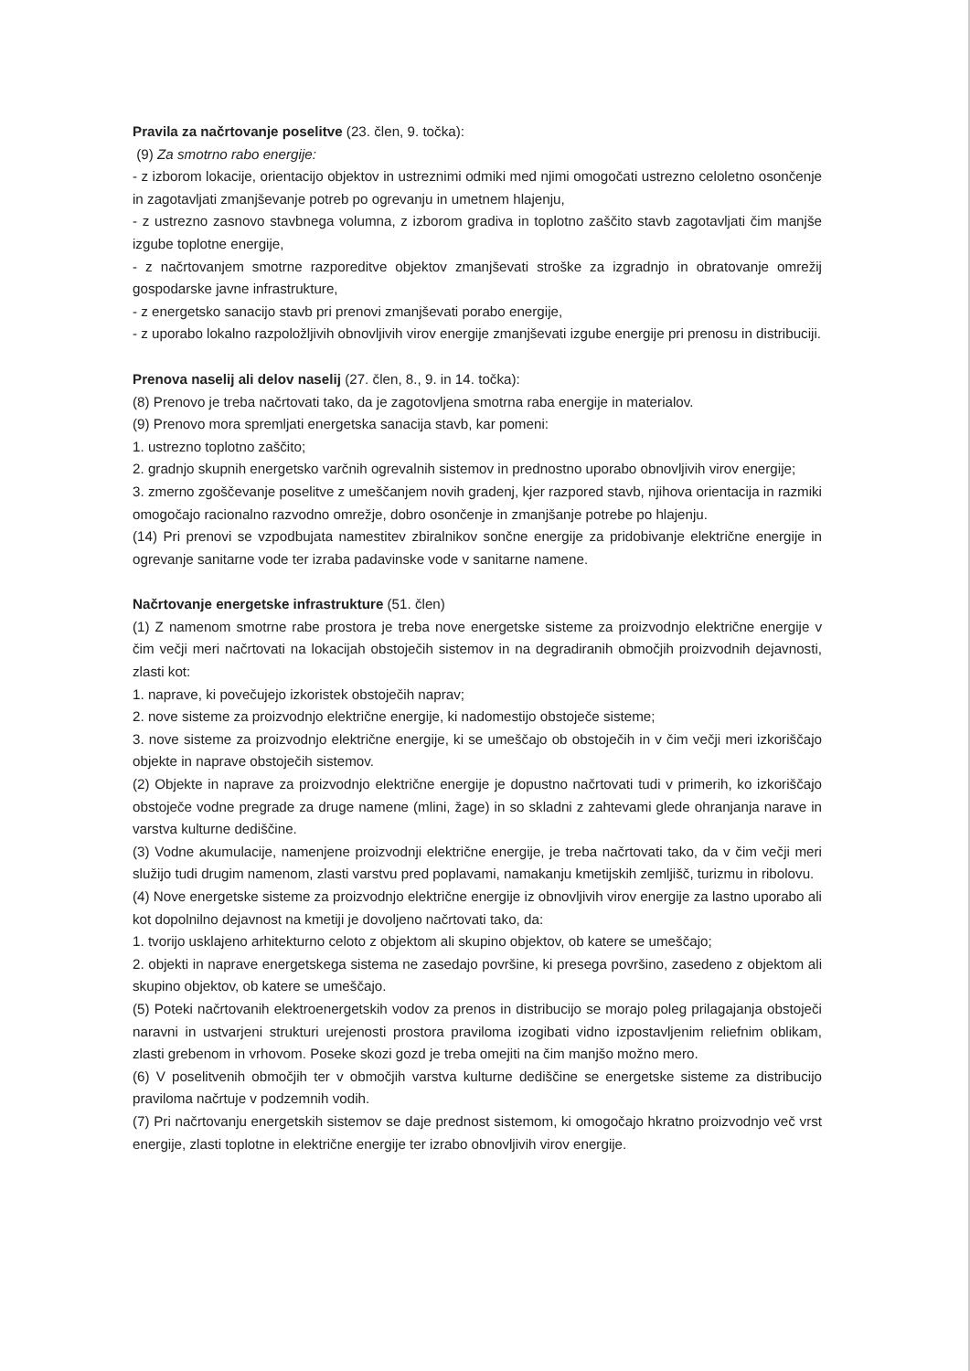Pravila za načrtovanje poselitve (23. člen, 9. točka):
(9) Za smotrno rabo energije:
- z izborom lokacije, orientacijo objektov in ustreznimi odmiki med njimi omogočati ustrezno celoletno osončenje in zagotavljati zmanjševanje potreb po ogrevanju in umetnem hlajenju,
- z ustrezno zasnovo stavbnega volumna, z izborom gradiva in toplotno zaščito stavb zagotavljati čim manjše izgube toplotne energije,
- z načrtovanjem smotrne razporeditve objektov zmanjševati stroške za izgradnjo in obratovanje omrežij gospodarske javne infrastrukture,
- z energetsko sanacijo stavb pri prenovi zmanjševati porabo energije,
- z uporabo lokalno razpoložljivih obnovljivih virov energije zmanjševati izgube energije pri prenosu in distribuciji.
Prenova naselij ali delov naselij (27. člen, 8., 9. in 14. točka):
(8) Prenovo je treba načrtovati tako, da je zagotovljena smotrna raba energije in materialov.
(9) Prenovo mora spremljati energetska sanacija stavb, kar pomeni:
1. ustrezno toplotno zaščito;
2. gradnjo skupnih energetsko varčnih ogrevalnih sistemov in prednostno uporabo obnovljivih virov energije;
3. zmerno zgoščevanje poselitve z umeščanjem novih gradenj, kjer razpored stavb, njihova orientacija in razmiki omogočajo racionalno razvodno omrežje, dobro osončenje in zmanjšanje potrebe po hlajenju.
(14) Pri prenovi se vzpodbujata namestitev zbiralnikov sončne energije za pridobivanje električne energije in ogrevanje sanitarne vode ter izraba padavinske vode v sanitarne namene.
Načrtovanje energetske infrastrukture (51. člen)
(1) Z namenom smotrne rabe prostora je treba nove energetske sisteme za proizvodnjo električne energije v čim večji meri načrtovati na lokacijah obstoječih sistemov in na degradiranih območjih proizvodnih dejavnosti, zlasti kot:
1. naprave, ki povečujejo izkoristek obstoječih naprav;
2. nove sisteme za proizvodnjo električne energije, ki nadomestijo obstoječe sisteme;
3. nove sisteme za proizvodnjo električne energije, ki se umeščajo ob obstoječih in v čim večji meri izkoriščajo objekte in naprave obstoječih sistemov.
(2) Objekte in naprave za proizvodnjo električne energije je dopustno načrtovati tudi v primerih, ko izkoriščajo obstoječe vodne pregrade za druge namene (mlini, žage) in so skladni z zahtevami glede ohranjanja narave in varstva kulturne dediščine.
(3) Vodne akumulacije, namenjene proizvodnji električne energije, je treba načrtovati tako, da v čim večji meri služijo tudi drugim namenom, zlasti varstvu pred poplavami, namakanju kmetijskih zemljišč, turizmu in ribolovu.
(4) Nove energetske sisteme za proizvodnjo električne energije iz obnovljivih virov energije za lastno uporabo ali kot dopolnilno dejavnost na kmetiji je dovoljeno načrtovati tako, da:
1. tvorijo usklajeno arhitekturno celoto z objektom ali skupino objektov, ob katere se umeščajo;
2. objekti in naprave energetskega sistema ne zasedajo površine, ki presega površino, zasedeno z objektom ali skupino objektov, ob katere se umeščajo.
(5) Poteki načrtovanih elektroenergetskih vodov za prenos in distribucijo se morajo poleg prilagajanja obstoječi naravni in ustvarjeni strukturi urejenosti prostora praviloma izogibati vidno izpostavljenim reliefnim oblikam, zlasti grebenom in vrhovom. Poseke skozi gozd je treba omejiti na čim manjšo možno mero.
(6) V poselitvenih območjih ter v območjih varstva kulturne dediščine se energetske sisteme za distribucijo praviloma načrtuje v podzemnih vodih.
(7) Pri načrtovanju energetskih sistemov se daje prednost sistemom, ki omogočajo hkratno proizvodnjo več vrst energije, zlasti toplotne in električne energije ter izrabo obnovljivih virov energije.